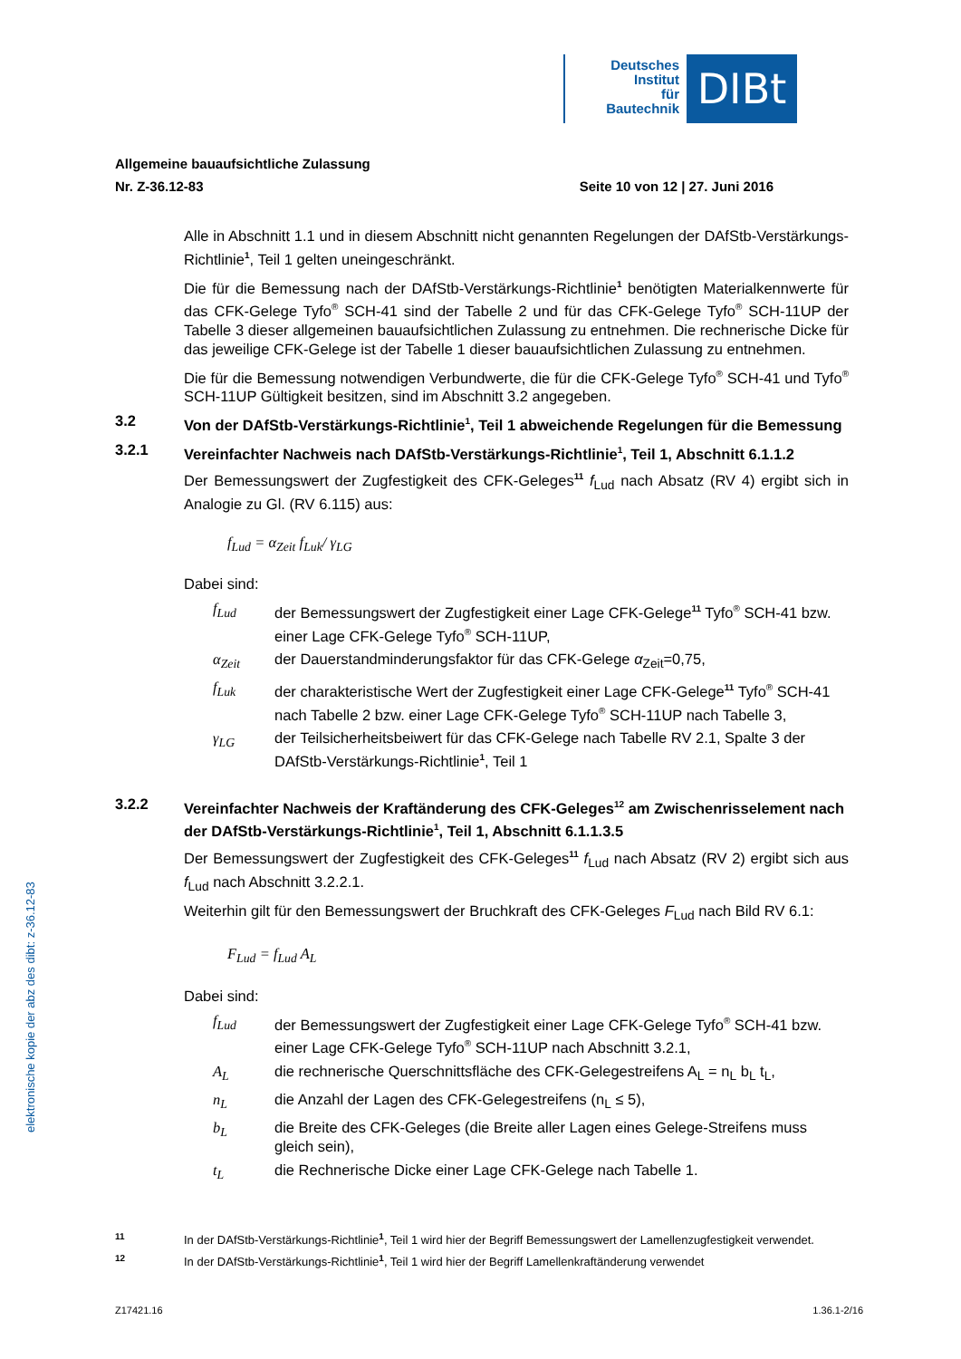Deutsches
Institut
für
Bautechnik
DIBt
elektronische kopie der abz des dibt: z-36.12-83
Allgemeine bauaufsichtliche Zulassung
Nr. Z-36.12-83 Seite 10 von 12 | 27. Juni 2016
Alle in Abschnitt 1.1 und in diesem Abschnitt nicht genannten Regelungen der DAfStb-Verstärkungs-Richtlinie<sup>1</sup>, Teil 1 gelten uneingeschränkt.
Die für die Bemessung nach der DAfStb-Verstärkungs-Richtlinie<sup>1</sup> benötigten Material­kennwerte für das CFK-Gelege Tyfo<sup>®</sup> SCH-41 sind der Tabelle 2 und für das CFK-Gelege Tyfo<sup>®</sup> SCH-11UP der Tabelle 3 dieser allgemeinen bauaufsichtlichen Zulassung zu entnehmen. Die rechnerische Dicke für das jeweilige CFK-Gelege ist der Tabelle 1 dieser bauaufsichtlichen Zulassung zu entnehmen.
Die für die Bemessung notwendigen Verbundwerte, die für die CFK-Gelege Tyfo<sup>®</sup> SCH-41 und Tyfo<sup>®</sup> SCH-11UP Gültigkeit besitzen, sind im Abschnitt 3.2 angegeben.
3.2 Von der DAfStb-Verstärkungs-Richtlinie<sup>1</sup>, Teil 1 abweichende Regelungen für die Bemessung
3.2.1 Vereinfachter Nachweis nach DAfStb-Verstärkungs-Richtlinie<sup>1</sup>, Teil 1, Abschnitt 6.1.1.2
Der Bemessungswert der Zugfestigkeit des CFK-Geleges<sup>11</sup> f<sub>Lud</sub> nach Absatz (RV 4) ergibt sich in Analogie zu Gl. (RV 6.115) aus:
f<sub>Lud</sub> = α<sub>Zeit</sub> f<sub>Luk</sub>/ γ<sub>LG</sub>
Dabei sind:
f<sub>Lud</sub> der Bemessungswert der Zugfestigkeit einer Lage CFK-Gelege<sup>11</sup> Tyfo<sup>®</sup> SCH-41 bzw. einer Lage CFK-Gelege Tyfo<sup>®</sup> SCH-11UP,
α<sub>Zeit</sub> der Dauerstandminderungsfaktor für das CFK-Gelege α<sub>Zeit</sub>=0,75,
f<sub>Luk</sub> der charakteristische Wert der Zugfestigkeit einer Lage CFK-Gelege<sup>11</sup> Tyfo<sup>®</sup> SCH-41 nach Tabelle 2 bzw. einer Lage CFK-Gelege Tyfo<sup>®</sup> SCH-11UP nach Tabelle 3,
γ<sub>LG</sub> der Teilsicherheitsbeiwert für das CFK-Gelege nach Tabelle RV 2.1, Spalte 3 der DAfStb-Verstärkungs-Richtlinie<sup>1</sup>, Teil 1
3.2.2 Vereinfachter Nachweis der Kraftänderung des CFK-Geleges<sup>12</sup> am Zwischen­risselement nach der DAfStb-Verstärkungs-Richtlinie<sup>1</sup>, Teil 1, Abschnitt 6.1.1.3.5
Der Bemessungswert der Zugfestigkeit des CFK-Geleges<sup>11</sup> f<sub>Lud</sub> nach Absatz (RV 2) ergibt sich aus f<sub>Lud</sub> nach Abschnitt 3.2.2.1.
Weiterhin gilt für den Bemessungswert der Bruchkraft des CFK-Geleges F<sub>Lud</sub> nach Bild RV 6.1:
F<sub>Lud</sub> = f<sub>Lud</sub> A<sub>L</sub>
Dabei sind:
f<sub>Lud</sub> der Bemessungswert der Zugfestigkeit einer Lage CFK-Gelege Tyfo<sup>®</sup> SCH-41 bzw. einer Lage CFK-Gelege Tyfo<sup>®</sup> SCH-11UP nach Abschnitt 3.2.1,
A<sub>L</sub> die rechnerische Querschnittsfläche des CFK-Gelegestreifens A<sub>L</sub> = n<sub>L</sub> b<sub>L</sub> t<sub>L</sub>,
n<sub>L</sub> die Anzahl der Lagen des CFK-Gelegestreifens (n<sub>L</sub> ≤ 5),
b<sub>L</sub> die Breite des CFK-Geleges (die Breite aller Lagen eines Gelege-Streifens muss gleich sein),
t<sub>L</sub> die Rechnerische Dicke einer Lage CFK-Gelege nach Tabelle 1.
11 In der DAfStb-Verstärkungs-Richtlinie<sup>1</sup>, Teil 1 wird hier der Begriff Bemessungswert der Lamellenzugfestigkeit verwendet.
12 In der DAfStb-Verstärkungs-Richtlinie<sup>1</sup>, Teil 1 wird hier der Begriff Lamellenkraftänderung verwendet
Z17421.16 1.36.1-2/16